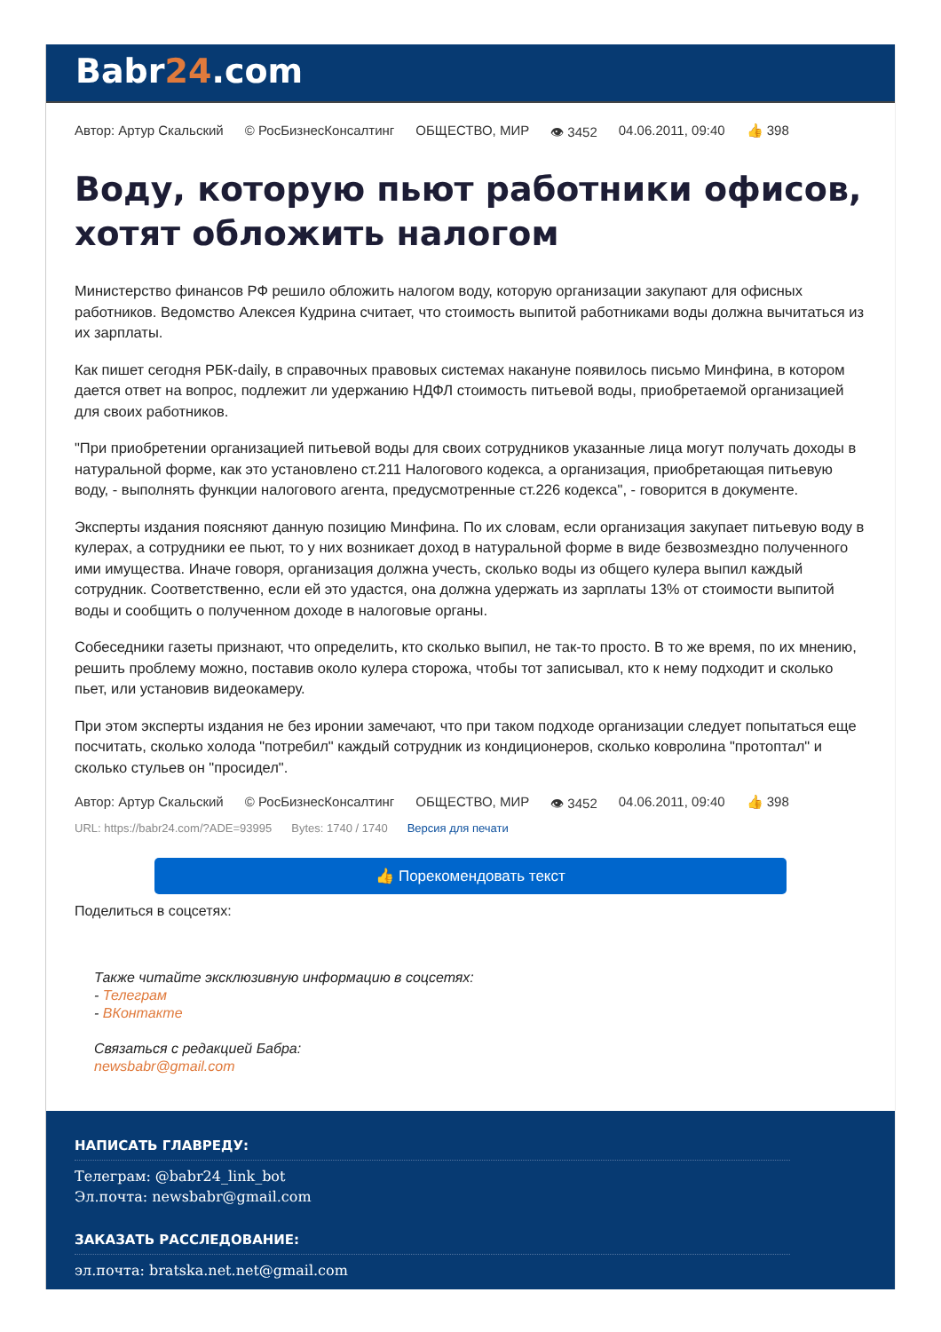Babr24.com
Автор: Артур Скальский © РосБизнесКонсалтинг ОБЩЕСТВО, МИР 👁 3452 04.06.2011, 09:40 👍 398
Воду, которую пьют работники офисов, хотят обложить налогом
Министерство финансов РФ решило обложить налогом воду, которую организации закупают для офисных работников. Ведомство Алексея Кудрина считает, что стоимость выпитой работниками воды должна вычитаться из их зарплаты.
Как пишет сегодня РБК-daily, в справочных правовых системах накануне появилось письмо Минфина, в котором дается ответ на вопрос, подлежит ли удержанию НДФЛ стоимость питьевой воды, приобретаемой организацией для своих работников.
"При приобретении организацией питьевой воды для своих сотрудников указанные лица могут получать доходы в натуральной форме, как это установлено ст.211 Налогового кодекса, а организация, приобретающая питьевую воду, - выполнять функции налогового агента, предусмотренные ст.226 кодекса", - говорится в документе.
Эксперты издания поясняют данную позицию Минфина. По их словам, если организация закупает питьевую воду в кулерах, а сотрудники ее пьют, то у них возникает доход в натуральной форме в виде безвозмездно полученного ими имущества. Иначе говоря, организация должна учесть, сколько воды из общего кулера выпил каждый сотрудник. Соответственно, если ей это удастся, она должна удержать из зарплаты 13% от стоимости выпитой воды и сообщить о полученном доходе в налоговые органы.
Собеседники газеты признают, что определить, кто сколько выпил, не так-то просто. В то же время, по их мнению, решить проблему можно, поставив около кулера сторожа, чтобы тот записывал, кто к нему подходит и сколько пьет, или установив видеокамеру.
При этом эксперты издания не без иронии замечают, что при таком подходе организации следует попытаться еще посчитать, сколько холода "потребил" каждый сотрудник из кондиционеров, сколько ковролина "протоптал" и сколько стульев он "просидел".
Автор: Артур Скальский © РосБизнесКонсалтинг ОБЩЕСТВО, МИР 👁 3452 04.06.2011, 09:40 👍 398
URL: https://babr24.com/?ADE=93995 Bytes: 1740 / 1740 Версия для печати
👍 Порекомендовать текст
Поделиться в соцсетях:
Также читайте эксклюзивную информацию в соцсетях:
- Телеграм
- ВКонтакте
Связаться с редакцией Бабра:
newsbabr@gmail.com
НАПИСАТЬ ГЛАВРЕДУ:
Телеграм: @babr24_link_bot
Эл.почта: newsbabr@gmail.com
ЗАКАЗАТЬ РАССЛЕДОВАНИЕ:
эл.почта: bratska.net.net@gmail.com